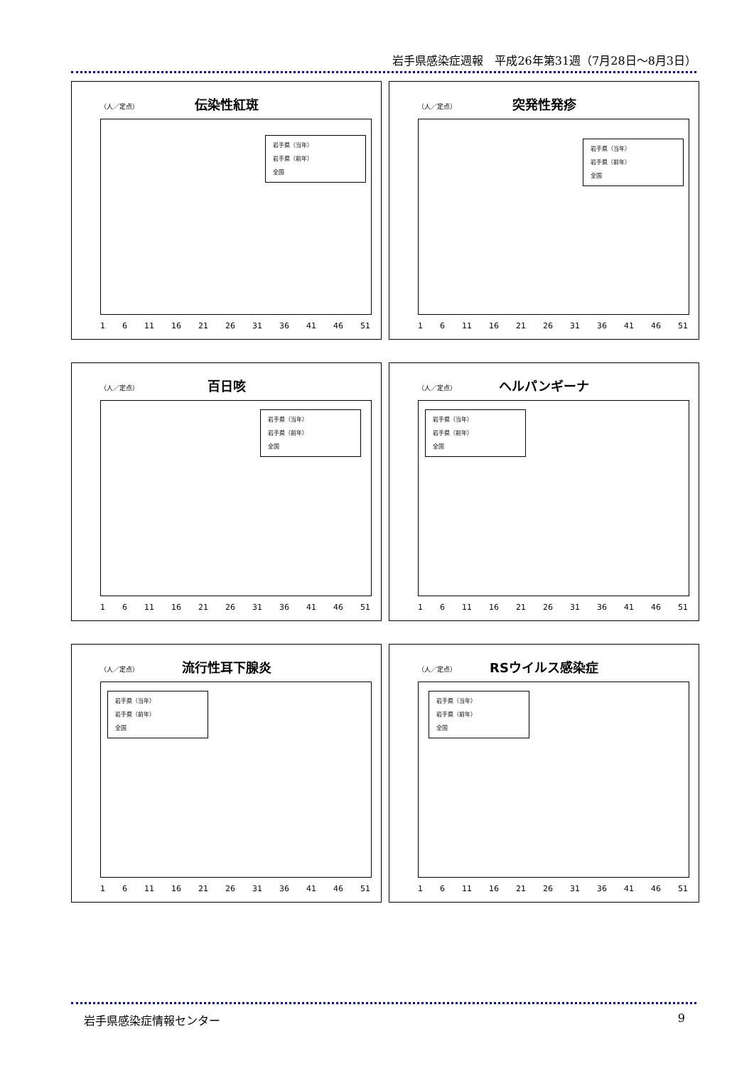岩手県感染症週報　平成26年第31週（7月28日～8月3日）
（人／定点）
伝染性紅斑
岩手県（当年）
岩手県（前年）
全国
1 6 11 16 21 26 31 36 41 46 51
（人／定点）
突発性発疹
岩手県（当年）
岩手県（前年）
全国
1 6 11 16 21 26 31 36 41 46 51
（人／定点）
百日咳
岩手県（当年）
岩手県（前年）
全国
1 6 11 16 21 26 31 36 41 46 51
（人／定点）
ヘルパンギーナ
岩手県（当年）
岩手県（前年）
全国
1 6 11 16 21 26 31 36 41 46 51
（人／定点）
流行性耳下腺炎
岩手県（当年）
岩手県（前年）
全国
1 6 11 16 21 26 31 36 41 46 51
（人／定点）
RSウイルス感染症
岩手県（当年）
岩手県（前年）
全国
1 6 11 16 21 26 31 36 41 46 51
岩手県感染症情報センター 9